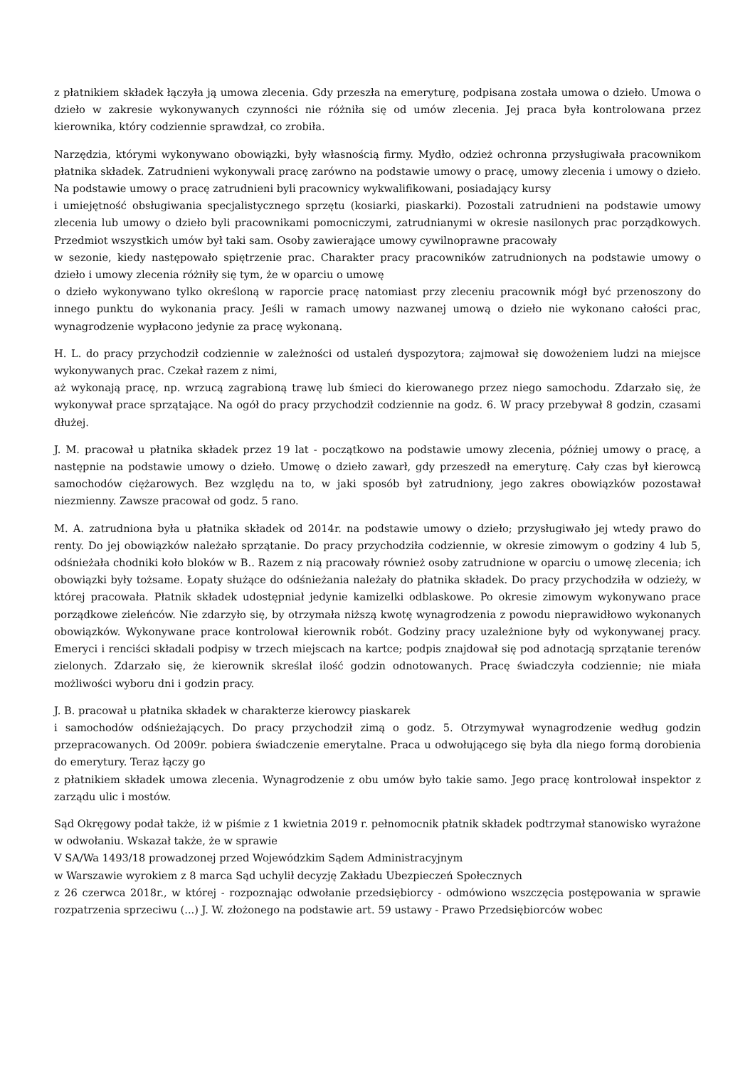z płatnikiem składek łączyła ją umowa zlecenia. Gdy przeszła na emeryturę, podpisana została umowa o dzieło. Umowa o dzieło w zakresie wykonywanych czynności nie różniła się od umów zlecenia. Jej praca była kontrolowana przez kierownika, który codziennie sprawdzał, co zrobiła.
Narzędzia, którymi wykonywano obowiązki, były własnością firmy. Mydło, odzież ochronna przysługiwała pracownikom płatnika składek. Zatrudnieni wykonywali pracę zarówno na podstawie umowy o pracę, umowy zlecenia i umowy o dzieło. Na podstawie umowy o pracę zatrudnieni byli pracownicy wykwalifikowani, posiadający kursy
i umiejętność obsługiwania specjalistycznego sprzętu (kosiarki, piaskarki). Pozostali zatrudnieni na podstawie umowy zlecenia lub umowy o dzieło byli pracownikami pomocniczymi, zatrudnianymi w okresie nasilonych prac porządkowych. Przedmiot wszystkich umów był taki sam. Osoby zawierające umowy cywilnoprawne pracowały
w sezonie, kiedy następowało spiętrzenie prac. Charakter pracy pracowników zatrudnionych na podstawie umowy o dzieło i umowy zlecenia różniły się tym, że w oparciu o umowę
o dzieło wykonywano tylko określoną w raporcie pracę natomiast przy zleceniu pracownik mógł być przenoszony do innego punktu do wykonania pracy. Jeśli w ramach umowy nazwanej umową o dzieło nie wykonano całości prac, wynagrodzenie wypłacono jedynie za pracę wykonaną.
H. L. do pracy przychodził codziennie w zależności od ustaleń dyspozytora; zajmował się dowożeniem ludzi na miejsce wykonywanych prac. Czekał razem z nimi,
aż wykonają pracę, np. wrzucą zagrabioną trawę lub śmieci do kierowanego przez niego samochodu. Zdarzało się, że wykonywał prace sprzątające. Na ogół do pracy przychodził codziennie na godz. 6. W pracy przebywał 8 godzin, czasami dłużej.
J. M. pracował u płatnika składek przez 19 lat - początkowo na podstawie umowy zlecenia, później umowy o pracę, a następnie na podstawie umowy o dzieło. Umowę o dzieło zawarł, gdy przeszedł na emeryturę. Cały czas był kierowcą samochodów ciężarowych. Bez względu na to, w jaki sposób był zatrudniony, jego zakres obowiązków pozostawał niezmienny. Zawsze pracował od godz. 5 rano.
M. A. zatrudniona była u płatnika składek od 2014r. na podstawie umowy o dzieło; przysługiwało jej wtedy prawo do renty. Do jej obowiązków należało sprzątanie. Do pracy przychodziła codziennie, w okresie zimowym o godziny 4 lub 5, odśnieżała chodniki koło bloków w B.. Razem z nią pracowały również osoby zatrudnione w oparciu o umowę zlecenia; ich obowiązki były tożsame. Łopaty służące do odśnieżania należały do płatnika składek. Do pracy przychodziła w odzieży, w której pracowała. Płatnik składek udostępniał jedynie kamizelki odblaskowe. Po okresie zimowym wykonywano prace porządkowe zieleńców. Nie zdarzyło się, by otrzymała niższą kwotę wynagrodzenia z powodu nieprawidłowo wykonanych obowiązków. Wykonywane prace kontrolował kierownik robót. Godziny pracy uzależnione były od wykonywanej pracy. Emeryci i renciści składali podpisy w trzech miejscach na kartce; podpis znajdował się pod adnotacją sprzątanie terenów zielonych. Zdarzało się, że kierownik skreślał ilość godzin odnotowanych. Pracę świadczyła codziennie; nie miała możliwości wyboru dni i godzin pracy.
J. B. pracował u płatnika składek w charakterze kierowcy piaskarek
i samochodów odśnieżających. Do pracy przychodził zimą o godz. 5. Otrzymywał wynagrodzenie według godzin przepracowanych. Od 2009r. pobiera świadczenie emerytalne. Praca u odwołującego się była dla niego formą dorobienia do emerytury. Teraz łączy go
z płatnikiem składek umowa zlecenia. Wynagrodzenie z obu umów było takie samo. Jego pracę kontrolował inspektor z zarządu ulic i mostów.
Sąd Okręgowy podał także, iż w piśmie z 1 kwietnia 2019 r. pełnomocnik płatnik składek podtrzymał stanowisko wyrażone w odwołaniu. Wskazał także, że w sprawie
V SA/Wa 1493/18 prowadzonej przed Wojewódzkim Sądem Administracyjnym
w Warszawie wyrokiem z 8 marca Sąd uchylił decyzję Zakładu Ubezpieczeń Społecznych
z 26 czerwca 2018r., w której - rozpoznając odwołanie przedsiębiorcy - odmówiono wszczęcia postępowania w sprawie rozpatrzenia sprzeciwu (...) J. W. złożonego na podstawie art. 59 ustawy - Prawo Przedsiębiorców wobec